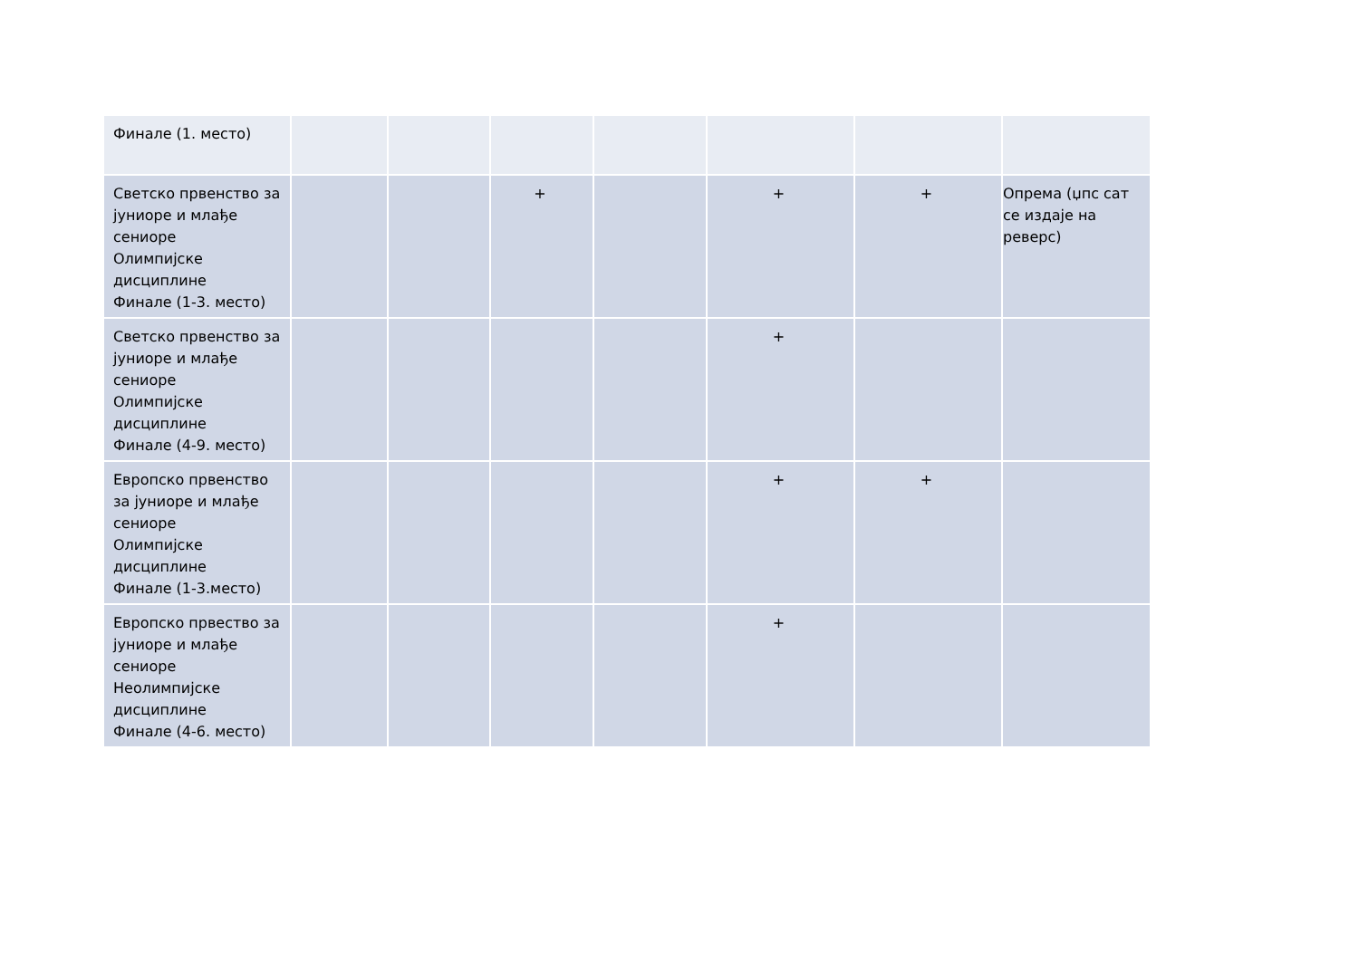| Финале (1. место) | | | | | | | |
| Светско првенство за јуниоре и млађе сениоре Олимпијске дисциплине Финале (1-3. место) | | | + | | + | + | Опрема (џпс сат се издаје на реверс) |
| Светско првенство за јуниоре и млађе сениоре Олимпијске дисциплине Финале (4-9. место) | | | | | + | | |
| Европско првенство за јуниоре и млађе сениоре Олимпијске дисциплине Финале (1-3.место) | | | | | + | + | |
| Европско првество за јуниоре и млађе сениоре Неолимпијске дисциплине Финале (4-6. место) | | | | | + | | |